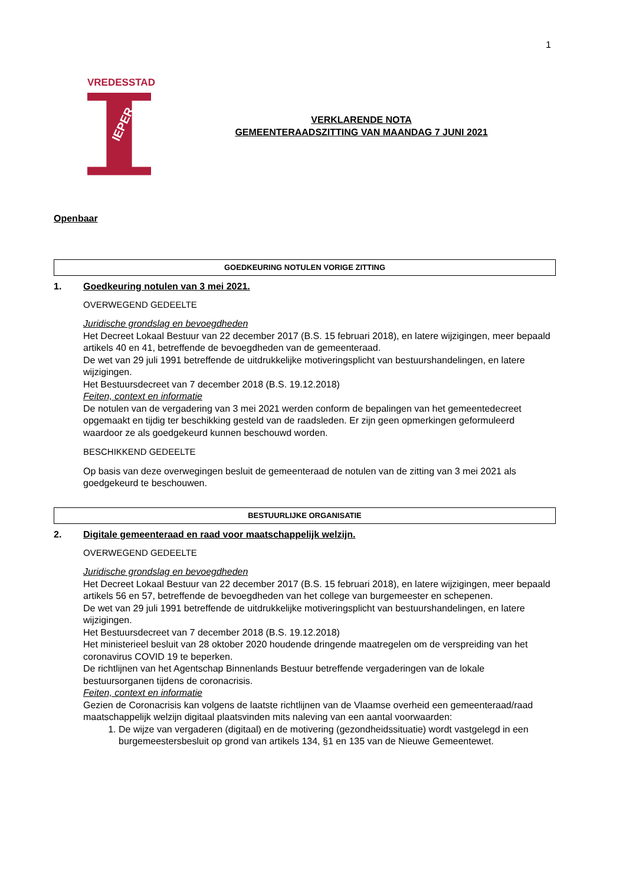1
VREDESSTAD
IEPER
VERKLARENDE NOTA
GEMEENTERAADSZITTING VAN MAANDAG 7 JUNI 2021
Openbaar
GOEDKEURING NOTULEN VORIGE ZITTING
1. Goedkeuring notulen van 3 mei 2021.
OVERWEGEND GEDEELTE
Juridische grondslag en bevoegdheden
Het Decreet Lokaal Bestuur van 22 december 2017 (B.S. 15 februari 2018), en latere wijzigingen, meer bepaald artikels 40 en 41, betreffende de bevoegdheden van de gemeenteraad.
De wet van 29 juli 1991 betreffende de uitdrukkelijke motiveringsplicht van bestuurshandelingen, en latere wijzigingen.
Het Bestuursdecreet van 7 december 2018 (B.S. 19.12.2018)
Feiten, context en informatie
De notulen van de vergadering van 3 mei 2021 werden conform de bepalingen van het gemeentedecreet opgemaakt en tijdig ter beschikking gesteld van de raadsleden. Er zijn geen opmerkingen geformuleerd waardoor ze als goedgekeurd kunnen beschouwd worden.
BESCHIKKEND GEDEELTE
Op basis van deze overwegingen besluit de gemeenteraad de notulen van de zitting van 3 mei 2021 als goedgekeurd te beschouwen.
BESTUURLIJKE ORGANISATIE
2. Digitale gemeenteraad en raad voor maatschappelijk welzijn.
OVERWEGEND GEDEELTE
Juridische grondslag en bevoegdheden
Het Decreet Lokaal Bestuur van 22 december 2017 (B.S. 15 februari 2018), en latere wijzigingen, meer bepaald artikels 56 en 57, betreffende de bevoegdheden van het college van burgemeester en schepenen.
De wet van 29 juli 1991 betreffende de uitdrukkelijke motiveringsplicht van bestuurshandelingen, en latere wijzigingen.
Het Bestuursdecreet van 7 december 2018 (B.S. 19.12.2018)
Het ministerieel besluit van 28 oktober 2020 houdende dringende maatregelen om de verspreiding van het coronavirus COVID 19 te beperken.
De richtlijnen van het Agentschap Binnenlands Bestuur betreffende vergaderingen van de lokale bestuursorganen tijdens de coronacrisis.
Feiten, context en informatie
Gezien de Coronacrisis kan volgens de laatste richtlijnen van de Vlaamse overheid een gemeenteraad/raad maatschappelijk welzijn digitaal plaatsvinden mits naleving van een aantal voorwaarden:
1. De wijze van vergaderen (digitaal) en de motivering (gezondheidssituatie) wordt vastgelegd in een burgemeestersbesluit op grond van artikels 134, §1 en 135 van de Nieuwe Gemeentewet.